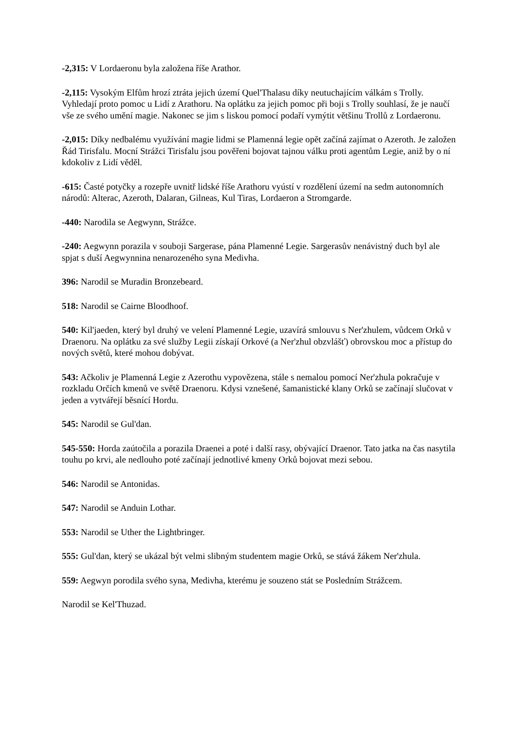-2,315: V Lordaeronu byla založena říše Arathor.
-2,115: Vysokým Elfům hrozí ztráta jejich území Quel'Thalasu díky neutuchajícím válkám s Trolly. Vyhledají proto pomoc u Lidí z Arathoru. Na oplátku za jejich pomoc při boji s Trolly souhlasí, že je naučí vše ze svého umění magie. Nakonec se jim s liskou pomocí podaří vymýtit většinu Trollů z Lordaeronu.
-2,015: Díky nedbalému využívání magie lidmi se Plamenná legie opět začíná zajímat o Azeroth. Je založen Řád Tirisfalu. Mocní Strážci Tirisfalu jsou pověřeni bojovat tajnou válku proti agentům Legie, aniž by o ní kdokoliv z Lidí věděl.
-615: Časté potyčky a rozepře uvnitř lidské říše Arathoru vyústí v rozdělení území na sedm autonomních národů: Alterac, Azeroth, Dalaran, Gilneas, Kul Tiras, Lordaeron a Stromgarde.
-440: Narodila se Aegwynn, Strážce.
-240: Aegwynn porazila v souboji Sargerase, pána Plamenné Legie. Sargerasův nenávistný duch byl ale spjat s duší Aegwynnina nenarozeného syna Medivha.
396: Narodil se Muradin Bronzebeard.
518: Narodil se Cairne Bloodhoof.
540: Kil'jaeden, který byl druhý ve velení Plamenné Legie, uzavírá smlouvu s Ner'zhulem, vůdcem Orků v Draenoru. Na oplátku za své služby Legii získají Orkové (a Ner'zhul obzvlášť) obrovskou moc a přístup do nových světů, které mohou dobývat.
543: Ačkoliv je Plamenná Legie z Azerothu vypovězena, stále s nemalou pomocí Ner'zhula pokračuje v rozkladu Orčích kmenů ve světě Draenoru. Kdysi vznešené, šamanistické klany Orků se začínají slučovat v jeden a vytvářejí běsnící Hordu.
545: Narodil se Gul'dan.
545-550: Horda zaútočila a porazila Draenei a poté i další rasy, obývající Draenor. Tato jatka na čas nasytila touhu po krvi, ale nedlouho poté začínají jednotlivé kmeny Orků bojovat mezi sebou.
546: Narodil se Antonidas.
547: Narodil se Anduin Lothar.
553: Narodil se Uther the Lightbringer.
555: Gul'dan, který se ukázal být velmi slibným studentem magie Orků, se stává žákem Ner'zhula.
559: Aegwyn porodila svého syna, Medivha, kterému je souzeno stát se Posledním Strážcem.
Narodil se Kel'Thuzad.